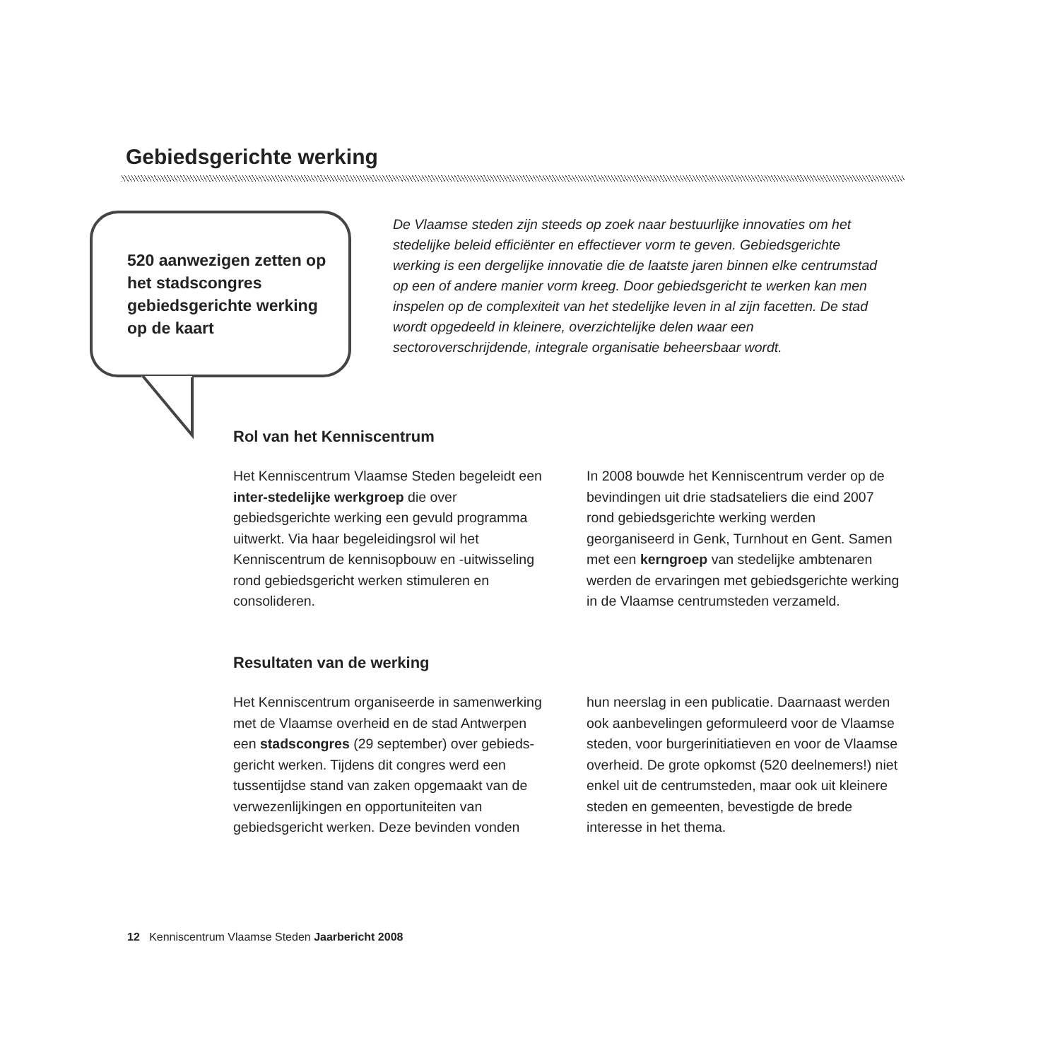Gebiedsgerichte werking
520 aanwezigen zetten op het stadscongres gebiedsgerichte werking op de kaart
De Vlaamse steden zijn steeds op zoek naar bestuurlijke innovaties om het stedelijke beleid efficiënter en effectiever vorm te geven. Gebiedsgerichte werking is een dergelijke innovatie die de laatste jaren binnen elke centrumstad op een of andere manier vorm kreeg. Door gebiedsgericht te werken kan men inspelen op de complexiteit van het stedelijke leven in al zijn facetten. De stad wordt opgedeeld in kleinere, overzichtelijke delen waar een sectoroverschrijdende, integrale organisatie beheersbaar wordt.
Rol van het Kenniscentrum
Het Kenniscentrum Vlaamse Steden begeleidt een inter-stedelijke werkgroep die over gebiedsgerichte werking een gevuld programma uitwerkt. Via haar begeleidingsrol wil het Kenniscentrum de kennisopbouw en -uitwisseling rond gebiedsgericht werken stimuleren en consolideren.
In 2008 bouwde het Kenniscentrum verder op de bevindingen uit drie stadsateliers die eind 2007 rond gebiedsgerichte werking werden georganiseerd in Genk, Turnhout en Gent. Samen met een kerngroep van stedelijke ambtenaren werden de ervaringen met gebiedsgerichte werking in de Vlaamse centrumsteden verzameld.
Resultaten van de werking
Het Kenniscentrum organiseerde in samenwerking met de Vlaamse overheid en de stad Antwerpen een stadscongres (29 september) over gebieds-gericht werken. Tijdens dit congres werd een tussentijdse stand van zaken opgemaakt van de verwezenlijkingen en opportuniteiten van gebiedsgericht werken. Deze bevinden vonden
hun neerslag in een publicatie. Daarnaast werden ook aanbevelingen geformuleerd voor de Vlaamse steden, voor burgerinitiatieven en voor de Vlaamse overheid. De grote opkomst (520 deelnemers!) niet enkel uit de centrumsteden, maar ook uit kleinere steden en gemeenten, bevestigde de brede interesse in het thema.
12 Kenniscentrum Vlaamse Steden Jaarbericht 2008